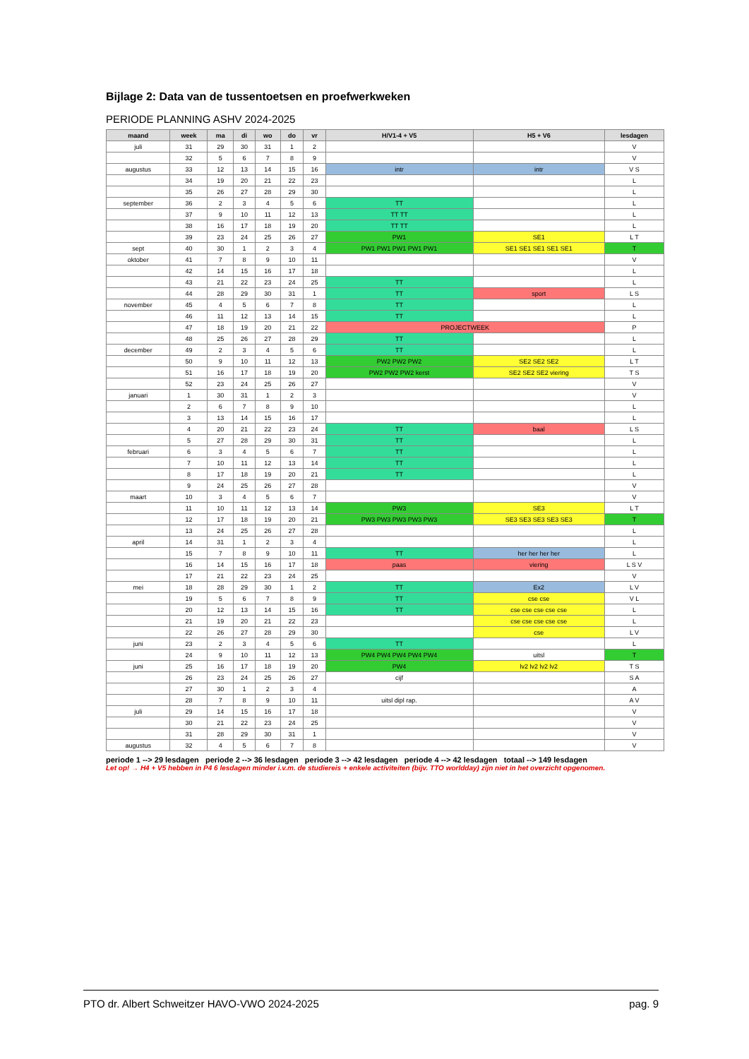Bijlage 2: Data van de tussentoetsen en proefwerkweken
PERIODE PLANNING ASHV 2024-2025
| maand | week | ma | di | wo | do | vr | H/V1-4 + V5 | H5 + V6 | lesdagen |
| --- | --- | --- | --- | --- | --- | --- | --- | --- | --- |
| juli | 31 | 29 | 30 | 31 | 1 | 2 | | | V |
| | 32 | 5 | 6 | 7 | 8 | 9 | | | V |
| augustus | 33 | 12 | 13 | 14 | 15 | 16 | intr | intr | V S |
| | 34 | 19 | 20 | 21 | 22 | 23 | | | L |
| | 35 | 26 | 27 | 28 | 29 | 30 | | | L |
| september | 36 | 2 | 3 | 4 | 5 | 6 | TT | | L |
| | 37 | 9 | 10 | 11 | 12 | 13 | TT TT | | L |
| | 38 | 16 | 17 | 18 | 19 | 20 | TT TT | | L |
| | 39 | 23 | 24 | 25 | 26 | 27 | PW1 | SE1 | L T |
| sept | 40 | 30 | 1 | 2 | 3 | 4 | PW1 PW1 PW1 PW1 PW1 | SE1 SE1 SE1 SE1 SE1 | T |
| oktober | 41 | 7 | 8 | 9 | 10 | 11 | | | V |
| | 42 | 14 | 15 | 16 | 17 | 18 | | | L |
| | 43 | 21 | 22 | 23 | 24 | 25 | TT | | L |
| | 44 | 28 | 29 | 30 | 31 | 1 | TT | sport | L S |
| november | 45 | 4 | 5 | 6 | 7 | 8 | TT | | L |
| | 46 | 11 | 12 | 13 | 14 | 15 | TT | | L |
| | 47 | 18 | 19 | 20 | 21 | 22 | PROJECTWEEK | | P |
| | 48 | 25 | 26 | 27 | 28 | 29 | TT | | L |
| december | 49 | 2 | 3 | 4 | 5 | 6 | TT | | L |
| | 50 | 9 | 10 | 11 | 12 | 13 | PW2 PW2 PW2 | SE2 SE2 SE2 | L T |
| | 51 | 16 | 17 | 18 | 19 | 20 | PW2 PW2 PW2 kerst | SE2 SE2 SE2 viering | T S |
| | 52 | 23 | 24 | 25 | 26 | 27 | | | V |
| januari | 1 | 30 | 31 | 1 | 2 | 3 | | | V |
| | 2 | 6 | 7 | 8 | 9 | 10 | | | L |
| | 3 | 13 | 14 | 15 | 16 | 17 | | | L |
| | 4 | 20 | 21 | 22 | 23 | 24 | TT | baal | L S |
| | 5 | 27 | 28 | 29 | 30 | 31 | TT | | L |
| februari | 6 | 3 | 4 | 5 | 6 | 7 | TT | | L |
| | 7 | 10 | 11 | 12 | 13 | 14 | TT | | L |
| | 8 | 17 | 18 | 19 | 20 | 21 | TT | | L |
| | 9 | 24 | 25 | 26 | 27 | 28 | | | V |
| maart | 10 | 3 | 4 | 5 | 6 | 7 | | | V |
| | 11 | 10 | 11 | 12 | 13 | 14 | PW3 | SE3 | L T |
| | 12 | 17 | 18 | 19 | 20 | 21 | PW3 PW3 PW3 PW3 PW3 | SE3 SE3 SE3 SE3 SE3 | T |
| | 13 | 24 | 25 | 26 | 27 | 28 | | | L |
| april | 14 | 31 | 1 | 2 | 3 | 4 | | | L |
| | 15 | 7 | 8 | 9 | 10 | 11 | TT | her her her her | L |
| | 16 | 14 | 15 | 16 | 17 | 18 | paas | viering | L S V |
| | 17 | 21 | 22 | 23 | 24 | 25 | | | V |
| mei | 18 | 28 | 29 | 30 | 1 | 2 | TT | Ex2 | L V |
| | 19 | 5 | 6 | 7 | 8 | 9 | TT | cse cse | V L |
| | 20 | 12 | 13 | 14 | 15 | 16 | TT | cse cse cse cse cse | L |
| | 21 | 19 | 20 | 21 | 22 | 23 | | cse cse cse cse cse | L |
| | 22 | 26 | 27 | 28 | 29 | 30 | | cse | L V |
| juni | 23 | 2 | 3 | 4 | 5 | 6 | TT | | L |
| | 24 | 9 | 10 | 11 | 12 | 13 | PW4 PW4 PW4 PW4 PW4 | uitsl | T |
| juni | 25 | 16 | 17 | 18 | 19 | 20 | PW4 | lv2 lv2 lv2 lv2 | T S |
| | 26 | 23 | 24 | 25 | 26 | 27 | cijf | | S A |
| | 27 | 30 | 1 | 2 | 3 | 4 | | | A |
| | 28 | 7 | 8 | 9 | 10 | 11 | uitsl dipl rap. | | A V |
| juli | 29 | 14 | 15 | 16 | 17 | 18 | | | V |
| | 30 | 21 | 22 | 23 | 24 | 25 | | | V |
| | 31 | 28 | 29 | 30 | 31 | 1 | | | V |
| augustus | 32 | 4 | 5 | 6 | 7 | 8 | | | V |
periode 1 --> 29 lesdagen periode 2 --> 36 lesdagen periode 3 --> 42 lesdagen periode 4 --> 42 lesdagen totaal --> 149 lesdagen
Let op! → H4 + V5 hebben in P4 6 lesdagen minder i.v.m. de studiereis + enkele activiteiten (bijv. TTO worldday) zijn niet in het overzicht opgenomen.
PTO dr. Albert Schweitzer HAVO-VWO 2024-2025 pag. 9